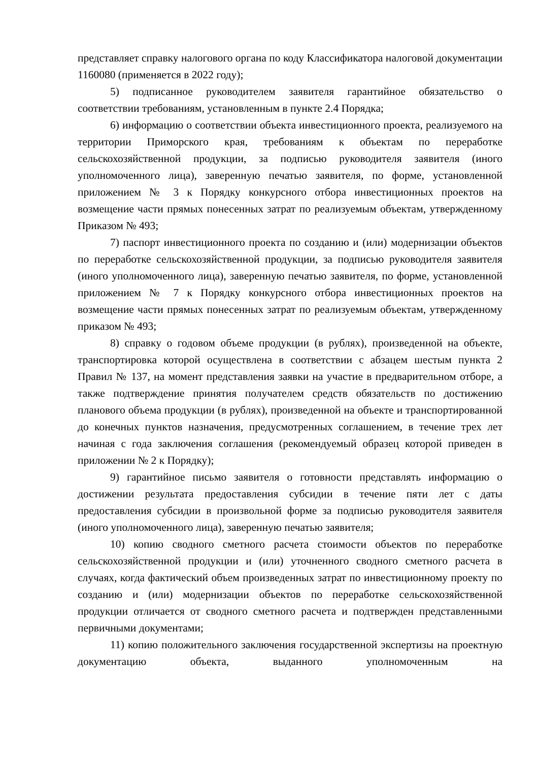представляет справку налогового органа по коду Классификатора налоговой документации 1160080 (применяется в 2022 году);
5) подписанное руководителем заявителя гарантийное обязательство о соответствии требованиям, установленным в пункте 2.4 Порядка;
6) информацию о соответствии объекта инвестиционного проекта, реализуемого на территории Приморского края, требованиям к объектам по переработке сельскохозяйственной продукции, за подписью руководителя заявителя (иного уполномоченного лица), заверенную печатью заявителя, по форме, установленной приложением № 3 к Порядку конкурсного отбора инвестиционных проектов на возмещение части прямых понесенных затрат по реализуемым объектам, утвержденному Приказом № 493;
7) паспорт инвестиционного проекта по созданию и (или) модернизации объектов по переработке сельскохозяйственной продукции, за подписью руководителя заявителя (иного уполномоченного лица), заверенную печатью заявителя, по форме, установленной приложением № 7 к Порядку конкурсного отбора инвестиционных проектов на возмещение части прямых понесенных затрат по реализуемым объектам, утвержденному приказом № 493;
8) справку о годовом объеме продукции (в рублях), произведенной на объекте, транспортировка которой осуществлена в соответствии с абзацем шестым пункта 2 Правил № 137, на момент представления заявки на участие в предварительном отборе, а также подтверждение принятия получателем средств обязательств по достижению планового объема продукции (в рублях), произведенной на объекте и транспортированной до конечных пунктов назначения, предусмотренных соглашением, в течение трех лет начиная с года заключения соглашения (рекомендуемый образец которой приведен в приложении № 2 к Порядку);
9) гарантийное письмо заявителя о готовности представлять информацию о достижении результата предоставления субсидии в течение пяти лет с даты предоставления субсидии в произвольной форме за подписью руководителя заявителя (иного уполномоченного лица), заверенную печатью заявителя;
10) копию сводного сметного расчета стоимости объектов по переработке сельскохозяйственной продукции и (или) уточненного сводного сметного расчета в случаях, когда фактический объем произведенных затрат по инвестиционному проекту по созданию и (или) модернизации объектов по переработке сельскохозяйственной продукции отличается от сводного сметного расчета и подтвержден представленными первичными документами;
11) копию положительного заключения государственной экспертизы на проектную документацию объекта, выданного уполномоченным на